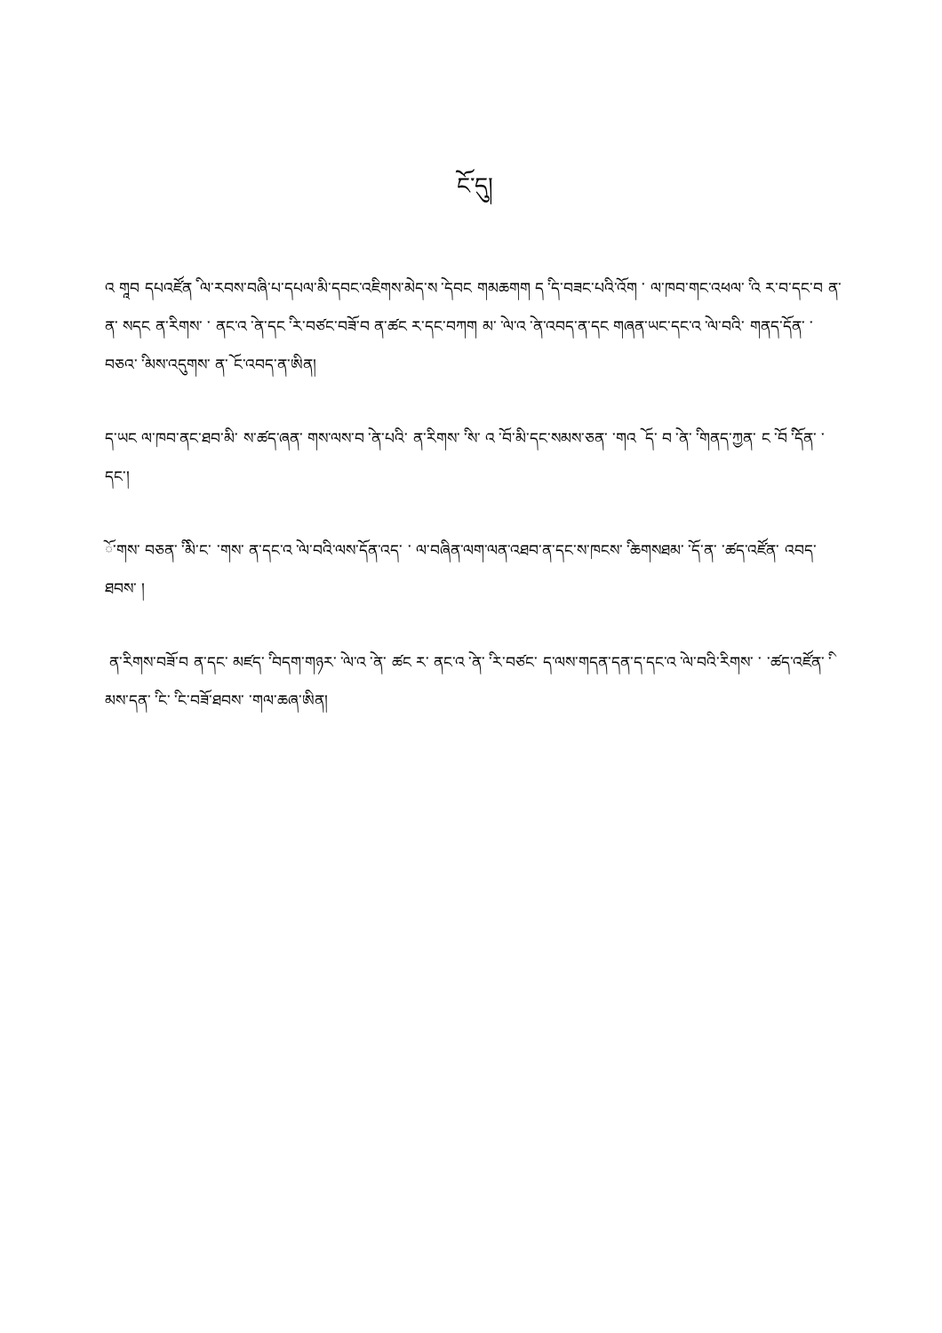ངོ་དུ།
འ གཱབ དཔའཛོན ི ལ་རབས་བཞི་པ་དཔལ་མི་དབང་འཇིགས་མེད་ས ེ་དབང གམཆགག ད ི་ད་བཟང་པའི་འོག ་ ལ་ཁབ་གང་འཕལ་ ི་འ ར་བ་དང་བ ན་ ན་ སདང ན་རིགས་ ་ ནང་འ ེ་ན་དང ི་ར་བཙང་བཟོ་བ ན་ཚང ར་དང་བཀག མ་ ེ་ལ་འ ེ་ན་འབད་ན་དང གཞན་ཡང་དང་འ ེ་ལ་བའི་ གནད་དོན་ ་བཅའ་ ི་མས་འདུགས་ ན་ོ ང་འབད་ན་ཨིན།
ད་ཡང ལ་ཁབ་ནང་ཐབ་མི་ ས་ཚད་ཞན་ གས་ལས་བ ེ་ན་པའི་ ན་རིགས་ ི་ས་ འ ོ་བ་མི་དང་སམས་ཅན་ ་གའ ོ ད་ བ ེ་ན་ ི་གནད་ཀྱན་ ང ོ་བ ི་དོན་ ་དང་།
ོ་གས་ བཅན་ ི་མི་ང་ ་གས་ ན་དང་འ ེ་ལ་བའི་ལས་དོན་འད་ ་ ལ་བཞིན་ལག་ལན་འཐབ་ན་དང་ས་ཁངས་ ི་ཆགསཐམ་ ོ་ད་ན་ ་ཚད་འཛོན་ འབད་ཐབས་ །
ན་རིགས་བཟོ་བ ན་དང་ མཛད་ ི་བདག་གཉར་ ེ་ལ་འ ེ་ན་ ཚང ར་ ནང་འ ེ་ན་ ི་ར་བཙང་ ད་ལས་གདན་དན་ད་དང་འ ེ་ལ་བའི་རིགས་ ་ ་ཚད་འཛོན་ ི་མས་དན་ ི་ང་ ི་ང་བཟོ་ཐབས་ ་གལ་ཆཞ་ཨིན།